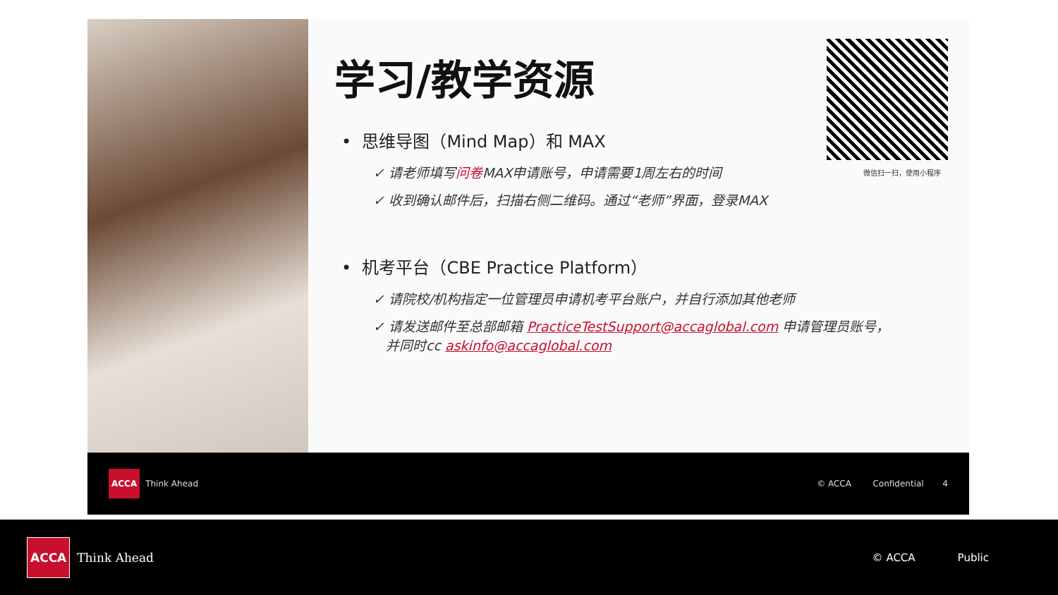学习/教学资源
• 思维导图（Mind Map）和 MAX
✓ 请老师填写问卷MAX申请账号，申请需要1周左右的时间
✓ 收到确认邮件后，扫描右侧二维码。通过“老师”界面，登录MAX
• 机考平台（CBE Practice Platform）
✓ 请院校/机构指定一位管理员申请机考平台账户，并自行添加其他老师
✓ 请发送邮件至总部邮箱 PracticeTestSupport@accaglobal.com 申请管理员账号，
并同时cc askinfo@accaglobal.com
微信扫一扫，使用小程序
ACCA Think Ahead © ACCA Confidential 4
ACCA Think Ahead © ACCA Public